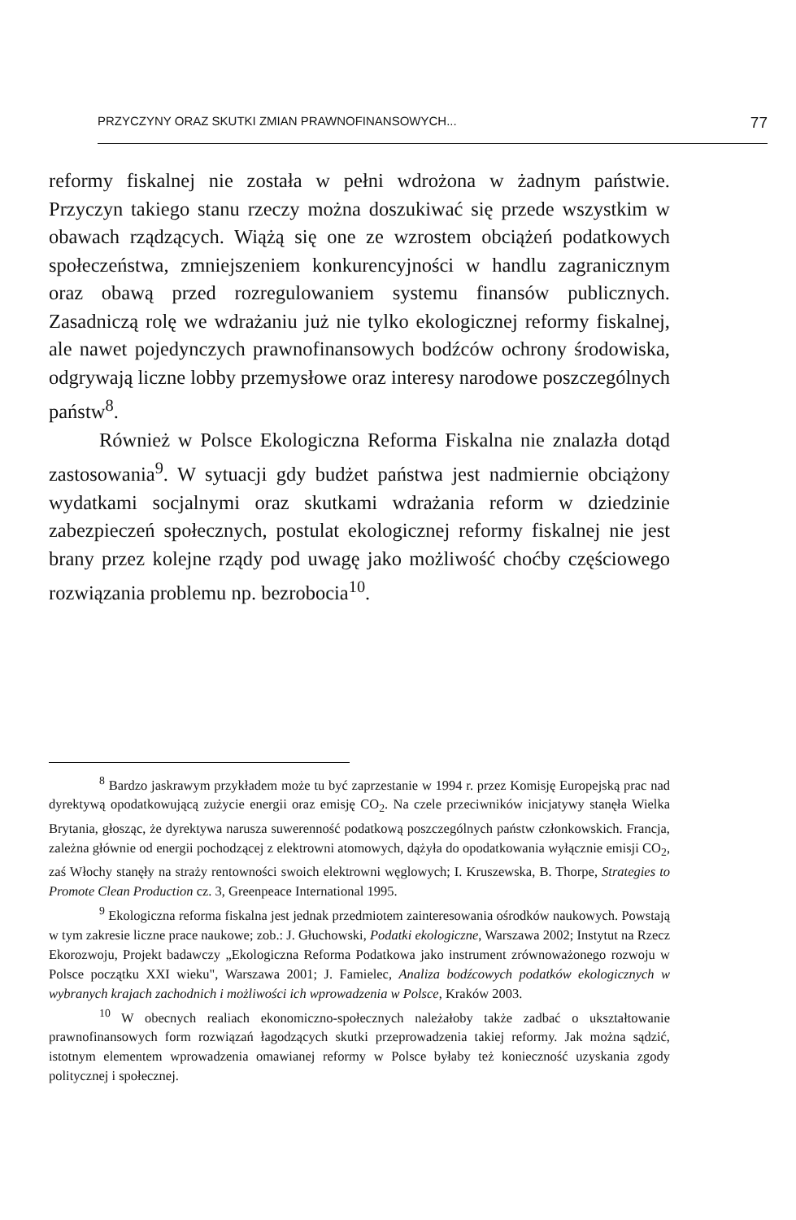PRZYCZYNY ORAZ SKUTKI ZMIAN PRAWNOFINANSOWYCH... 77
reformy fiskalnej nie została w pełni wdrożona w żadnym państwie. Przyczyn takiego stanu rzeczy można doszukiwać się przede wszystkim w obawach rządzących. Wiążą się one ze wzrostem obciążeń podatkowych społeczeństwa, zmniejszeniem konkurencyjności w handlu zagranicznym oraz obawą przed rozregulowaniem systemu finansów publicznych. Zasadniczą rolę we wdrażaniu już nie tylko ekologicznej reformy fiskalnej, ale nawet pojedynczych prawnofinansowych bodźców ochrony środowiska, odgrywają liczne lobby przemysłowe oraz interesy narodowe poszczególnych państw<sup>8</sup>.
Również w Polsce Ekologiczna Reforma Fiskalna nie znalazła dotąd zastosowania<sup>9</sup>. W sytuacji gdy budżet państwa jest nadmiernie obciążony wydatkami socjalnymi oraz skutkami wdrażania reform w dziedzinie zabezpieczeń społecznych, postulat ekologicznej reformy fiskalnej nie jest brany przez kolejne rządy pod uwagę jako możliwość choćby częściowego rozwiązania problemu np. bezrobocia<sup>10</sup>.
<sup>8</sup> Bardzo jaskrawym przykładem może tu być zaprzestanie w 1994 r. przez Komisję Europejską prac nad dyrektywą opodatkowującą zużycie energii oraz emisję CO<sub>2</sub>. Na czele przeciwników inicjatywy stanęła Wielka Brytania, głosząc, że dyrektywa narusza suwerenność podatkową poszczególnych państw członkowskich. Francja, zależna głównie od energii pochodzącej z elektrowni atomowych, dążyła do opodatkowania wyłącznie emisji CO<sub>2</sub>, zaś Włochy stanęły na straży rentowności swoich elektrowni węglowych; I. Kruszewska, B. Thorpe, Strategies to Promote Clean Production cz. 3, Greenpeace International 1995.
<sup>9</sup> Ekologiczna reforma fiskalna jest jednak przedmiotem zainteresowania ośrodków naukowych. Powstają w tym zakresie liczne prace naukowe; zob.: J. Głuchowski, Podatki ekologiczne, Warszawa 2002; Instytut na Rzecz Ekorozwoju, Projekt badawczy „Ekologiczna Reforma Podatkowa jako instrument zrównoważonego rozwoju w Polsce początku XXI wieku", Warszawa 2001; J. Famielec, Analiza bodźcowych podatków ekologicznych w wybranych krajach zachodnich i możliwości ich wprowadzenia w Polsce, Kraków 2003.
<sup>10</sup> W obecnych realiach ekonomiczno-społecznych należałoby także zadbać o ukształtowanie prawnofinansowych form rozwiązań łagodzących skutki przeprowadzenia takiej reformy. Jak można sądzić, istotnym elementem wprowadzenia omawianej reformy w Polsce byłaby też konieczność uzyskania zgody politycznej i społecznej.